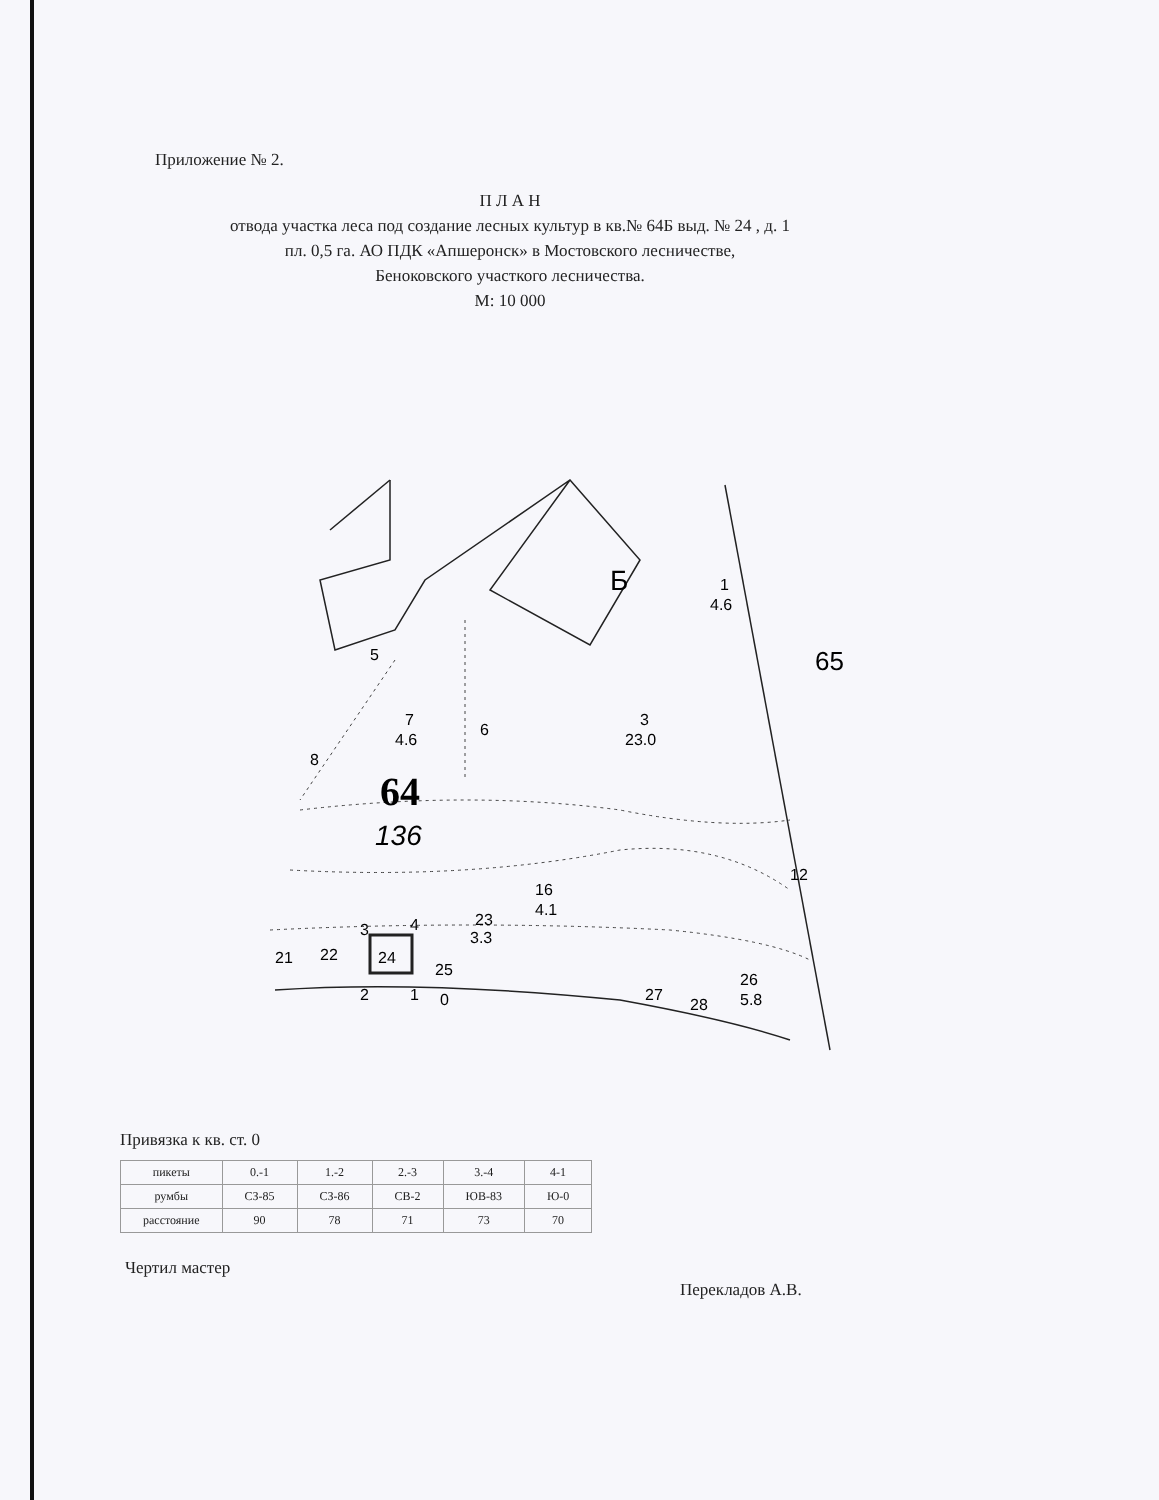Приложение № 2.
П Л А Н
отвода участка леса под создание лесных культур в кв.№ 64Б выд. № 24 , д. 1
пл. 0,5 га. АО ПДК «Апшеронск» в Мостовского лесничестве,
Беноковского участкого лесничества.
М: 10 000
Б
1
4.6
65
5
7
4.6
6
3
23.0
8
64
136
12
16
4.1
23
3.3
21
22
24
25
27
28
26
5.8
3
4
2
1
0
Привязка к кв. ст. 0
| пикеты | 0.-1 | 1.-2 | 2.-3 | 3.-4 | 4-1 |
| румбы | СЗ-85 | СЗ-86 | СВ-2 | ЮВ-83 | Ю-0 |
| расстояние | 90 | 78 | 71 | 73 | 70 |
Чертил мастер
Перекладов А.В.